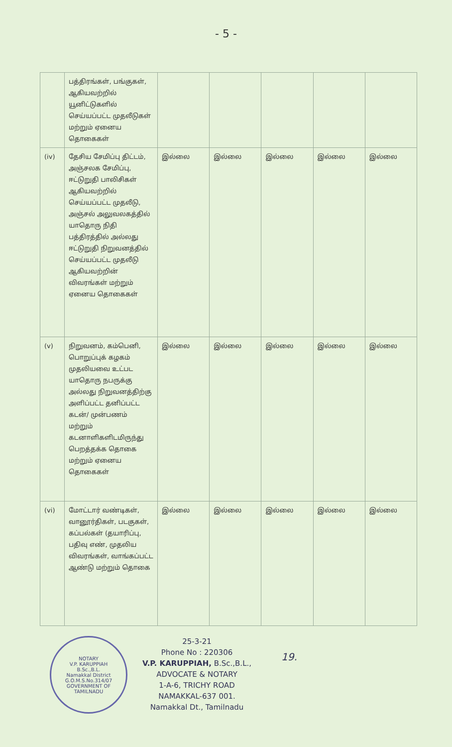- 5 -
| | பத்திரங்கள், பங்குகள், ஆகியவற்றில் யூனிட்டுகளில் செய்யப்பட்ட முதலீடுகள் மற்றும் ஏனைய தொகைகள் | | | | | |
| (iv) | தேசிய சேமிப்பு திட்டம், அஞ்சலக சேமிப்பு, ஈட்டுறுதி பாலிசிகள் ஆகியவற்றில் செய்யப்பட்ட முதலீடு, அஞ்சல் அலுவலகத்தில் யாதொரு நிதி பத்திரத்தில் அல்லது ஈட்டுறுதி நிறுவனத்தில் செய்யப்பட்ட முதலீடு ஆகியவற்றின் விவரங்கள் மற்றும் ஏனைய தொகைகள் | இல்லை | இல்லை | இல்லை | இல்லை | இல்லை |
| (v) | நிறுவனம், கம்பெனி, பொறுப்புக் கழகம் முதலியவை உட்பட யாதொரு நபருக்கு அல்லது நிறுவனத்திற்கு அளிப்பட்ட தனிப்பட்ட கடன்/ முன்பணம் மற்றும் கடனாளிகளிடமிருந்து பெறத்தக்க தொகை மற்றும் ஏனைய தொகைகள் | இல்லை | இல்லை | இல்லை | இல்லை | இல்லை |
| (vi) | மோட்டார் வண்டிகள், வானூர்திகள், படகுகள், கப்பல்கள் (தயாரிப்பு, பதிவு எண், முதலிய விவரங்கள், வாங்கப்பட்ட ஆண்டு மற்றும் தொகை | இல்லை | இல்லை | இல்லை | இல்லை | இல்லை |
NOTARY
V.P. KARUPPIAH
B.Sc.,B.L.
Namakkal District
G.O.M.S.No.314/07
GOVERNMENT OF TAMILNADU
25-3-21
Phone No : 220306
V.P. KARUPPIAH, B.Sc.,B.L.,
ADVOCATE & NOTARY
1-A-6, TRICHY ROAD
NAMAKKAL-637 001.
Namakkal Dt., Tamilnadu
19.